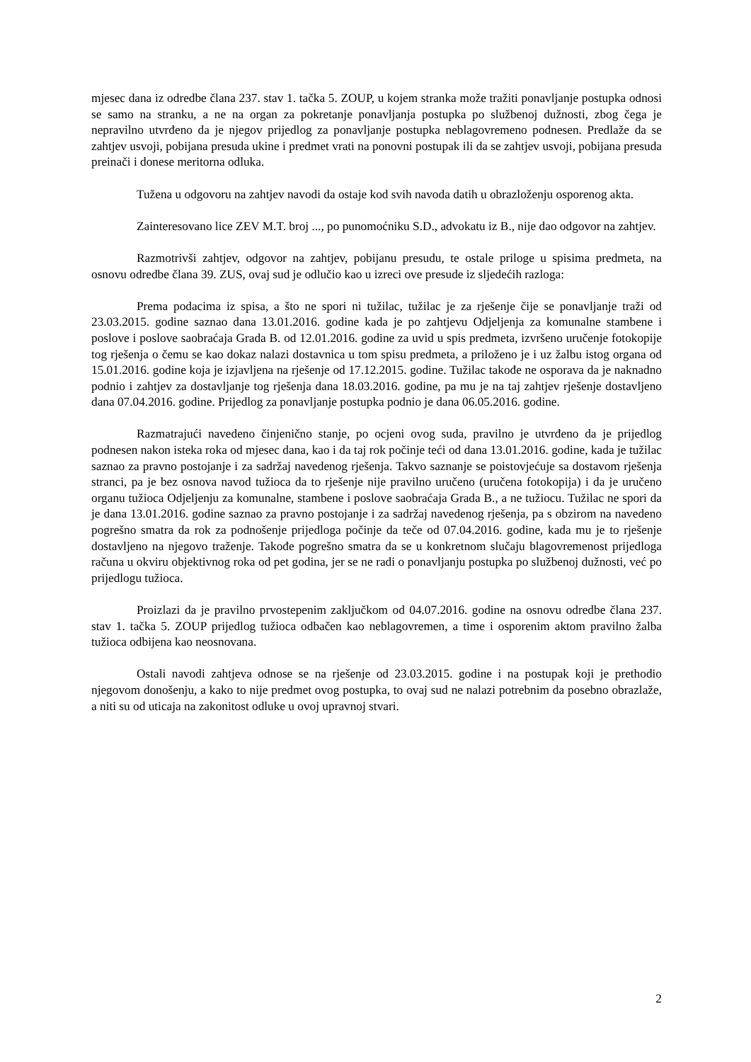mjesec dana iz odredbe člana 237. stav 1. tačka 5. ZOUP, u kojem stranka može tražiti ponavljanje postupka odnosi se samo na stranku, a ne na organ za pokretanje ponavljanja postupka po službenoj dužnosti, zbog čega je nepravilno utvrđeno da je njegov prijedlog za ponavljanje postupka neblagovremeno podnesen. Predlaže da se zahtjev usvoji, pobijana presuda ukine i predmet vrati na ponovni postupak ili da se zahtjev usvoji, pobijana presuda preinači i donese meritorna odluka.
Tužena u odgovoru na zahtjev navodi da ostaje kod svih navoda datih u obrazloženju osporenog akta.
Zainteresovano lice ZEV M.T. broj ..., po punomoćniku S.D., advokatu iz B., nije dao odgovor na zahtjev.
Razmotrivši zahtjev, odgovor na zahtjev, pobijanu presudu, te ostale priloge u spisima predmeta, na osnovu odredbe člana 39. ZUS, ovaj sud je odlučio kao u izreci ove presude iz sljedećih razloga:
Prema podacima iz spisa, a što ne spori ni tužilac, tužilac je za rješenje čije se ponavljanje traži od 23.03.2015. godine saznao dana 13.01.2016. godine kada je po zahtjevu Odjeljenja za komunalne stambene i poslove i poslove saobraćaja Grada B. od 12.01.2016. godine za uvid u spis predmeta, izvršeno uručenje fotokopije tog rješenja o čemu se kao dokaz nalazi dostavnica u tom spisu predmeta, a priloženo je i uz žalbu istog organa od 15.01.2016. godine koja je izjavljena na rješenje od 17.12.2015. godine. Tužilac takođe ne osporava da je naknadno podnio i zahtjev za dostavljanje tog rješenja dana 18.03.2016. godine, pa mu je na taj zahtjev rješenje dostavljeno dana 07.04.2016. godine. Prijedlog za ponavljanje postupka podnio je dana 06.05.2016. godine.
Razmatrajući navedeno činjenično stanje, po ocjeni ovog suda, pravilno je utvrđeno da je prijedlog podnesen nakon isteka roka od mjesec dana, kao i da taj rok počinje teći od dana 13.01.2016. godine, kada je tužilac saznao za pravno postojanje i za sadržaj navedenog rješenja. Takvo saznanje se poistovjećuje sa dostavom rješenja stranci, pa je bez osnova navod tužioca da to rješenje nije pravilno uručeno (uručena fotokopija) i da je uručeno organu tužioca Odjeljenju za komunalne, stambene i poslove saobraćaja Grada B., a ne tužiocu. Tužilac ne spori da je dana 13.01.2016. godine saznao za pravno postojanje i za sadržaj navedenog rješenja, pa s obzirom na navedeno pogrešno smatra da rok za podnošenje prijedloga počinje da teče od 07.04.2016. godine, kada mu je to rješenje dostavljeno na njegovo traženje. Takođe pogrešno smatra da se u konkretnom slučaju blagovremenost prijedloga računa u okviru objektivnog roka od pet godina, jer se ne radi o ponavljanju postupka po službenoj dužnosti, već po prijedlogu tužioca.
Proizlazi da je pravilno prvostepenim zaključkom od 04.07.2016. godine na osnovu odredbe člana 237. stav 1. tačka 5. ZOUP prijedlog tužioca odbačen kao neblagovremen, a time i osporenim aktom pravilno žalba tužioca odbijena kao neosnovana.
Ostali navodi zahtjeva odnose se na rješenje od 23.03.2015. godine i na postupak koji je prethodio njegovom donošenju, a kako to nije predmet ovog postupka, to ovaj sud ne nalazi potrebnim da posebno obrazlaže, a niti su od uticaja na zakonitost odluke u ovoj upravnoj stvari.
2